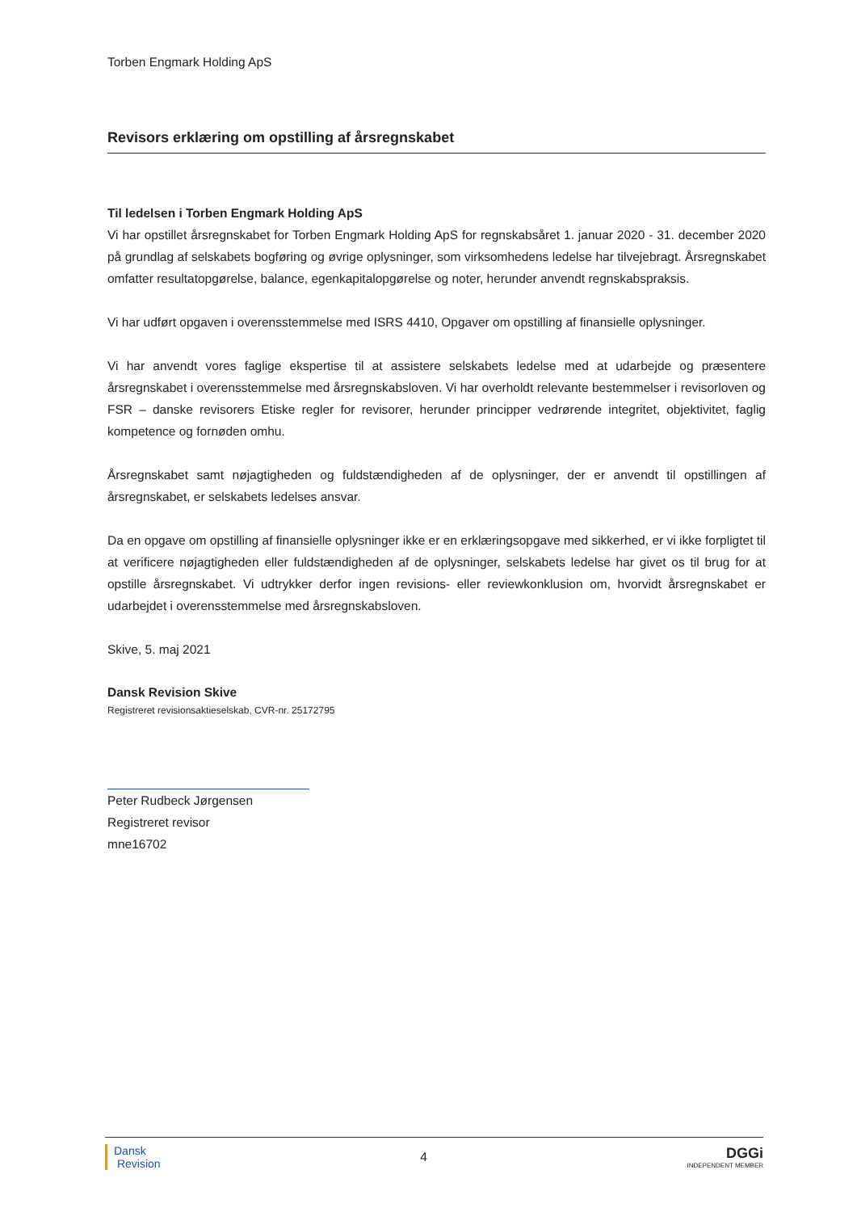Torben Engmark Holding ApS
Revisors erklæring om opstilling af årsregnskabet
Til ledelsen i Torben Engmark Holding ApS
Vi har opstillet årsregnskabet for Torben Engmark Holding ApS for regnskabsåret 1. januar 2020 - 31. december 2020 på grundlag af selskabets bogføring og øvrige oplysninger, som virksomhedens ledelse har tilvejebragt. Årsregnskabet omfatter resultatopgørelse, balance, egenkapitalopgørelse og noter, herunder anvendt regnskabspraksis.
Vi har udført opgaven i overensstemmelse med ISRS 4410, Opgaver om opstilling af finansielle oplysninger.
Vi har anvendt vores faglige ekspertise til at assistere selskabets ledelse med at udarbejde og præsentere årsregnskabet i overensstemmelse med årsregnskabsloven. Vi har overholdt relevante bestemmelser i revisorloven og FSR – danske revisorers Etiske regler for revisorer, herunder principper vedrørende integritet, objektivitet, faglig kompetence og fornøden omhu.
Årsregnskabet samt nøjagtigheden og fuldstændigheden af de oplysninger, der er anvendt til opstillingen af årsregnskabet, er selskabets ledelses ansvar.
Da en opgave om opstilling af finansielle oplysninger ikke er en erklæringsopgave med sikkerhed, er vi ikke forpligtet til at verificere nøjagtigheden eller fuldstændigheden af de oplysninger, selskabets ledelse har givet os til brug for at opstille årsregnskabet. Vi udtrykker derfor ingen revisions- eller reviewkonklusion om, hvorvidt årsregnskabet er udarbejdet i overensstemmelse med årsregnskabsloven.
Skive, 5. maj 2021
Dansk Revision Skive
Registreret revisionsaktieselskab, CVR-nr. 25172795
Peter Rudbeck Jørgensen
Registreret revisor
mne16702
Dansk
Revision
4
DGGi
INDEPENDENT MEMBER